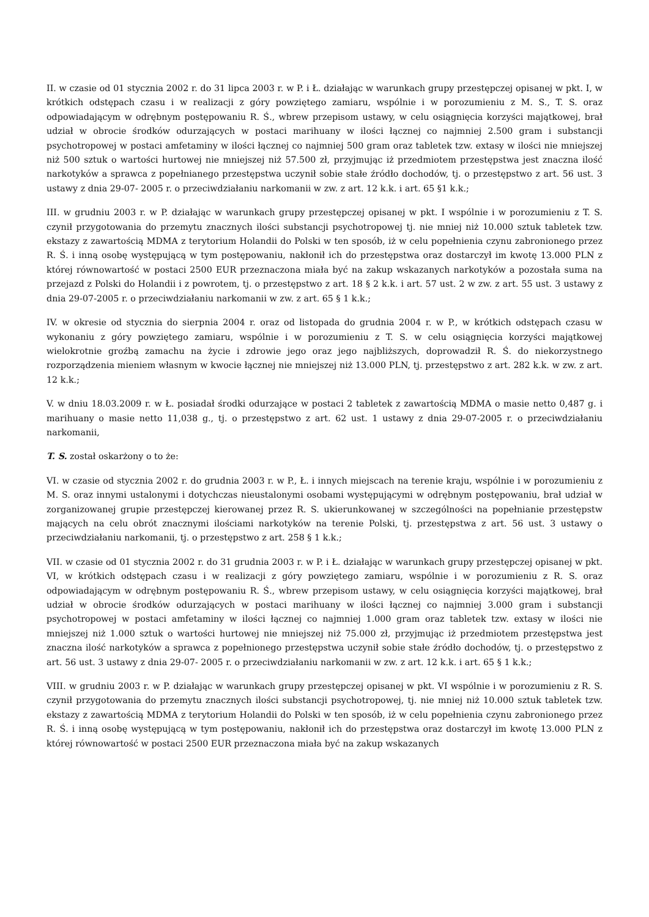II. w czasie od 01 stycznia 2002 r. do 31 lipca 2003 r. w P. i Ł. działając w warunkach grupy przestępczej opisanej w pkt. I, w krótkich odstępach czasu i w realizacji z góry powziętego zamiaru, wspólnie i w porozumieniu z M. S., T. S. oraz odpowiadającym w odrębnym postępowaniu R. Ś., wbrew przepisom ustawy, w celu osiągnięcia korzyści majątkowej, brał udział w obrocie środków odurzających w postaci marihuany w ilości łącznej co najmniej 2.500 gram i substancji psychotropowej w postaci amfetaminy w ilości łącznej co najmniej 500 gram oraz tabletek tzw. extasy w ilości nie mniejszej niż 500 sztuk o wartości hurtowej nie mniejszej niż 57.500 zł, przyjmując iż przedmiotem przestępstwa jest znaczna ilość narkotyków a sprawca z popełnianego przestępstwa uczynił sobie stałe źródło dochodów, tj. o przestępstwo z art. 56 ust. 3 ustawy z dnia 29-07- 2005 r. o przeciwdziałaniu narkomanii w zw. z art. 12 k.k. i art. 65 §1 k.k.;
III. w grudniu 2003 r. w P. działając w warunkach grupy przestępczej opisanej w pkt. I wspólnie i w porozumieniu z T. S. czynił przygotowania do przemytu znacznych ilości substancji psychotropowej tj. nie mniej niż 10.000 sztuk tabletek tzw. ekstazy z zawartością MDMA z terytorium Holandii do Polski w ten sposób, iż w celu popełnienia czynu zabronionego przez R. Ś. i inną osobę występującą w tym postępowaniu, nakłonił ich do przestępstwa oraz dostarczył im kwotę 13.000 PLN z której równowartość w postaci 2500 EUR przeznaczona miała być na zakup wskazanych narkotyków a pozostała suma na przejazd z Polski do Holandii i z powrotem, tj. o przestępstwo z art. 18 § 2 k.k. i art. 57 ust. 2 w zw. z art. 55 ust. 3 ustawy z dnia 29-07-2005 r. o przeciwdziałaniu narkomanii w zw. z art. 65 § 1 k.k.;
IV. w okresie od stycznia do sierpnia 2004 r. oraz od listopada do grudnia 2004 r. w P., w krótkich odstępach czasu w wykonaniu z góry powziętego zamiaru, wspólnie i w porozumieniu z T. S. w celu osiągnięcia korzyści majątkowej wielokrotnie groźbą zamachu na życie i zdrowie jego oraz jego najbliższych, doprowadził R. Ś. do niekorzystnego rozporządzenia mieniem własnym w kwocie łącznej nie mniejszej niż 13.000 PLN, tj. przestępstwo z art. 282 k.k. w zw. z art. 12 k.k.;
V. w dniu 18.03.2009 r. w Ł. posiadał środki odurzające w postaci 2 tabletek z zawartością MDMA o masie netto 0,487 g. i marihuany o masie netto 11,038 g., tj. o przestępstwo z art. 62 ust. 1 ustawy z dnia 29-07-2005 r. o przeciwdziałaniu narkomanii,
T. S. został oskarżony o to że:
VI. w czasie od stycznia 2002 r. do grudnia 2003 r. w P., Ł. i innych miejscach na terenie kraju, wspólnie i w porozumieniu z M. S. oraz innymi ustalonymi i dotychczas nieustalonymi osobami występującymi w odrębnym postępowaniu, brał udział w zorganizowanej grupie przestępczej kierowanej przez R. S. ukierunkowanej w szczególności na popełnianie przestępstw mających na celu obrót znacznymi ilościami narkotyków na terenie Polski, tj. przestępstwa z art. 56 ust. 3 ustawy o przeciwdziałaniu narkomanii, tj. o przestępstwo z art. 258 § 1 k.k.;
VII. w czasie od 01 stycznia 2002 r. do 31 grudnia 2003 r. w P. i Ł. działając w warunkach grupy przestępczej opisanej w pkt. VI, w krótkich odstępach czasu i w realizacji z góry powziętego zamiaru, wspólnie i w porozumieniu z R. S. oraz odpowiadającym w odrębnym postępowaniu R. Ś., wbrew przepisom ustawy, w celu osiągnięcia korzyści majątkowej, brał udział w obrocie środków odurzających w postaci marihuany w ilości łącznej co najmniej 3.000 gram i substancji psychotropowej w postaci amfetaminy w ilości łącznej co najmniej 1.000 gram oraz tabletek tzw. extasy w ilości nie mniejszej niż 1.000 sztuk o wartości hurtowej nie mniejszej niż 75.000 zł, przyjmując iż przedmiotem przestępstwa jest znaczna ilość narkotyków a sprawca z popełnionego przestępstwa uczynił sobie stałe źródło dochodów, tj. o przestępstwo z art. 56 ust. 3 ustawy z dnia 29-07- 2005 r. o przeciwdziałaniu narkomanii w zw. z art. 12 k.k. i art. 65 § 1 k.k.;
VIII. w grudniu 2003 r. w P. działając w warunkach grupy przestępczej opisanej w pkt. VI wspólnie i w porozumieniu z R. S. czynił przygotowania do przemytu znacznych ilości substancji psychotropowej, tj. nie mniej niż 10.000 sztuk tabletek tzw. ekstazy z zawartością MDMA z terytorium Holandii do Polski w ten sposób, iż w celu popełnienia czynu zabronionego przez R. Ś. i inną osobę występującą w tym postępowaniu, nakłonił ich do przestępstwa oraz dostarczył im kwotę 13.000 PLN z której równowartość w postaci 2500 EUR przeznaczona miała być na zakup wskazanych